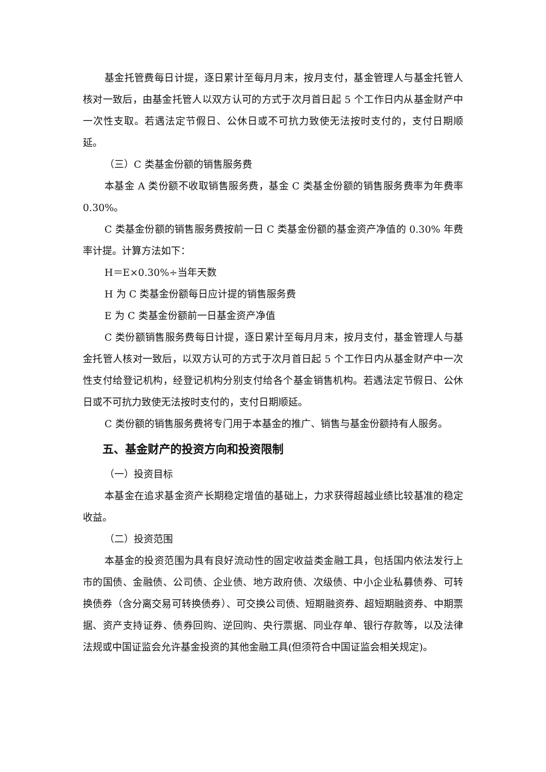基金托管费每日计提，逐日累计至每月月末，按月支付，基金管理人与基金托管人核对一致后，由基金托管人以双方认可的方式于次月首日起 5 个工作日内从基金财产中一次性支取。若遇法定节假日、公休日或不可抗力致使无法按时支付的，支付日期顺延。
（三）C 类基金份额的销售服务费
本基金 A 类份额不收取销售服务费，基金 C 类基金份额的销售服务费率为年费率 0.30%。
C 类基金份额的销售服务费按前一日 C 类基金份额的基金资产净值的 0.30% 年费率计提。计算方法如下：
H＝E×0.30%÷当年天数
H 为 C 类基金份额每日应计提的销售服务费
E 为 C 类基金份额前一日基金资产净值
C 类份额销售服务费每日计提，逐日累计至每月月末，按月支付，基金管理人与基金托管人核对一致后，以双方认可的方式于次月首日起 5 个工作日内从基金财产中一次性支付给登记机构，经登记机构分别支付给各个基金销售机构。若遇法定节假日、公休日或不可抗力致使无法按时支付的，支付日期顺延。
C 类份额的销售服务费将专门用于本基金的推广、销售与基金份额持有人服务。
五、基金财产的投资方向和投资限制
（一）投资目标
本基金在追求基金资产长期稳定增值的基础上，力求获得超越业绩比较基准的稳定收益。
（二）投资范围
本基金的投资范围为具有良好流动性的固定收益类金融工具，包括国内依法发行上市的国债、金融债、公司债、企业债、地方政府债、次级债、中小企业私募债券、可转换债券（含分离交易可转换债券）、可交换公司债、短期融资券、超短期融资券、中期票据、资产支持证券、债券回购、逆回购、央行票据、同业存单、银行存款等，以及法律法规或中国证监会允许基金投资的其他金融工具(但须符合中国证监会相关规定)。